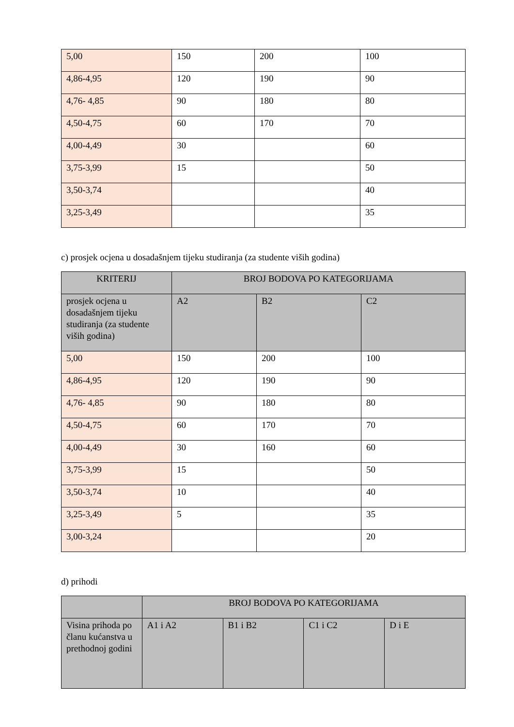| 5,00 | 150 | 200 | 100 |
| 4,86-4,95 | 120 | 190 | 90 |
| 4,76- 4,85 | 90 | 180 | 80 |
| 4,50-4,75 | 60 | 170 | 70 |
| 4,00-4,49 | 30 | | 60 |
| 3,75-3,99 | 15 | | 50 |
| 3,50-3,74 | | | 40 |
| 3,25-3,49 | | | 35 |
c) prosjek ocjena u dosadašnjem tijeku studiranja (za studente viših godina)
| KRITERIJ | BROJ BODOVA PO KATEGORIJAMA | | |
| prosjek ocjena u dosadašnjem tijeku studiranja (za studente viših godina) | A2 | B2 | C2 |
| 5,00 | 150 | 200 | 100 |
| 4,86-4,95 | 120 | 190 | 90 |
| 4,76- 4,85 | 90 | 180 | 80 |
| 4,50-4,75 | 60 | 170 | 70 |
| 4,00-4,49 | 30 | 160 | 60 |
| 3,75-3,99 | 15 | | 50 |
| 3,50-3,74 | 10 | | 40 |
| 3,25-3,49 | 5 | | 35 |
| 3,00-3,24 | | | 20 |
d) prihodi
| | BROJ BODOVA PO KATEGORIJAMA | | | |
| Visina prihoda po članu kućanstva u prethodnoj godini | A1 i A2 | B1 i B2 | C1 i C2 | D i E |